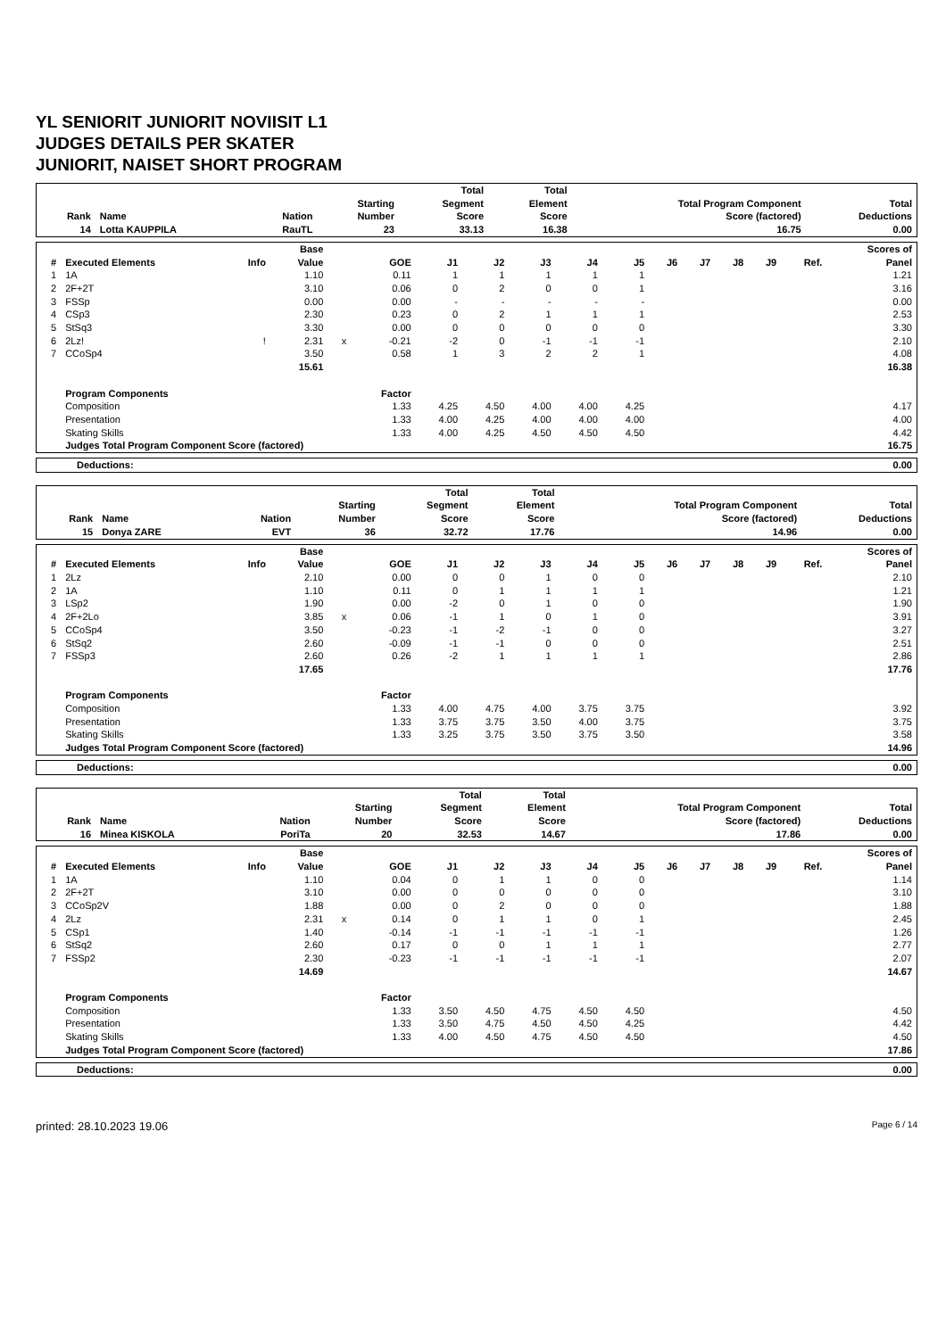YL SENIORIT JUNIORIT NOVIISIT L1
JUDGES DETAILS PER SKATER
JUNIORIT, NAISET SHORT PROGRAM
| Rank | Name | Nation | Starting Number | Total Segment Score | Total Element Score | Total Program Component Score (factored) | Total Deductions |
| --- | --- | --- | --- | --- | --- | --- | --- |
| 14 | Lotta KAUPPILA | RauTL | 23 | 33.13 | 16.38 | 16.75 | 0.00 |
| # | Executed Elements | Info | Base Value | | GOE | J1 | J2 | J3 | J4 | J5 | J6 | J7 | J8 | J9 | Ref. | Scores of Panel |
| --- | --- | --- | --- | --- | --- | --- | --- | --- | --- | --- | --- | --- | --- | --- | --- | --- |
| 1 | 1A | | 1.10 | | 0.11 | 1 | 1 | 1 | 1 | 1 | | | | | | 1.21 |
| 2 | 2F+2T | | 3.10 | | 0.06 | 0 | 2 | 0 | 0 | 1 | | | | | | 3.16 |
| 3 | FSSp | | 0.00 | | 0.00 | - | - | - | - | - | | | | | | 0.00 |
| 4 | CSp3 | | 2.30 | | 0.23 | 0 | 2 | 1 | 1 | 1 | | | | | | 2.53 |
| 5 | StSq3 | | 3.30 | | 0.00 | 0 | 0 | 0 | 0 | 0 | | | | | | 3.30 |
| 6 | 2Lz! | ! | 2.31 | x | -0.21 | -2 | 0 | -1 | -1 | -1 | | | | | | 2.10 |
| 7 | CCoSp4 | | 3.50 | | 0.58 | 1 | 3 | 2 | 2 | 1 | | | | | | 4.08 |
| | | | 15.61 | | | | | | | | | | | | | 16.38 |
| | Program Components | | | | Factor | | | | | | | | | | | |
| | Composition | | | | 1.33 | 4.25 | 4.50 | 4.00 | 4.00 | 4.25 | | | | | | 4.17 |
| | Presentation | | | | 1.33 | 4.00 | 4.25 | 4.00 | 4.00 | 4.00 | | | | | | 4.00 |
| | Skating Skills | | | | 1.33 | 4.00 | 4.25 | 4.50 | 4.50 | 4.50 | | | | | | 4.42 |
| | Judges Total Program Component Score (factored) | | | | | | | | | | | | | | | 16.75 |
| Deductions: | 0.00 |
| Rank | Name | Nation | Starting Number | Total Segment Score | Total Element Score | Total Program Component Score (factored) | Total Deductions |
| --- | --- | --- | --- | --- | --- | --- | --- |
| 15 | Donya ZARE | EVT | 36 | 32.72 | 17.76 | 14.96 | 0.00 |
| # | Executed Elements | Info | Base Value | | GOE | J1 | J2 | J3 | J4 | J5 | J6 | J7 | J8 | J9 | Ref. | Scores of Panel |
| --- | --- | --- | --- | --- | --- | --- | --- | --- | --- | --- | --- | --- | --- | --- | --- | --- |
| 1 | 2Lz | | 2.10 | | 0.00 | 0 | 0 | 1 | 0 | 0 | | | | | | 2.10 |
| 2 | 1A | | 1.10 | | 0.11 | 0 | 1 | 1 | 1 | 1 | | | | | | 1.21 |
| 3 | LSp2 | | 1.90 | | 0.00 | -2 | 0 | 1 | 0 | 0 | | | | | | 1.90 |
| 4 | 2F+2Lo | | 3.85 | x | 0.06 | -1 | 1 | 0 | 1 | 0 | | | | | | 3.91 |
| 5 | CCoSp4 | | 3.50 | | -0.23 | -1 | -2 | -1 | 0 | 0 | | | | | | 3.27 |
| 6 | StSq2 | | 2.60 | | -0.09 | -1 | -1 | 0 | 0 | 0 | | | | | | 2.51 |
| 7 | FSSp3 | | 2.60 | | 0.26 | -2 | 1 | 1 | 1 | 1 | | | | | | 2.86 |
| | | | 17.65 | | | | | | | | | | | | | 17.76 |
| | Program Components | | | | Factor | | | | | | | | | | | |
| | Composition | | | | 1.33 | 4.00 | 4.75 | 4.00 | 3.75 | 3.75 | | | | | | 3.92 |
| | Presentation | | | | 1.33 | 3.75 | 3.75 | 3.50 | 4.00 | 3.75 | | | | | | 3.75 |
| | Skating Skills | | | | 1.33 | 3.25 | 3.75 | 3.50 | 3.75 | 3.50 | | | | | | 3.58 |
| | Judges Total Program Component Score (factored) | | | | | | | | | | | | | | | 14.96 |
| Deductions: | 0.00 |
| Rank | Name | Nation | Starting Number | Total Segment Score | Total Element Score | Total Program Component Score (factored) | Total Deductions |
| --- | --- | --- | --- | --- | --- | --- | --- |
| 16 | Minea KISKOLA | PoriTa | 20 | 32.53 | 14.67 | 17.86 | 0.00 |
| # | Executed Elements | Info | Base Value | | GOE | J1 | J2 | J3 | J4 | J5 | J6 | J7 | J8 | J9 | Ref. | Scores of Panel |
| --- | --- | --- | --- | --- | --- | --- | --- | --- | --- | --- | --- | --- | --- | --- | --- | --- |
| 1 | 1A | | 1.10 | | 0.04 | 0 | 1 | 1 | 0 | 0 | | | | | | 1.14 |
| 2 | 2F+2T | | 3.10 | | 0.00 | 0 | 0 | 0 | 0 | 0 | | | | | | 3.10 |
| 3 | CCoSp2V | | 1.88 | | 0.00 | 0 | 2 | 0 | 0 | 0 | | | | | | 1.88 |
| 4 | 2Lz | | 2.31 | x | 0.14 | 0 | 1 | 1 | 0 | 1 | | | | | | 2.45 |
| 5 | CSp1 | | 1.40 | | -0.14 | -1 | -1 | -1 | -1 | -1 | | | | | | 1.26 |
| 6 | StSq2 | | 2.60 | | 0.17 | 0 | 0 | 1 | 1 | 1 | | | | | | 2.77 |
| 7 | FSSp2 | | 2.30 | | -0.23 | -1 | -1 | -1 | -1 | -1 | | | | | | 2.07 |
| | | | 14.69 | | | | | | | | | | | | | 14.67 |
| | Program Components | | | | Factor | | | | | | | | | | | |
| | Composition | | | | 1.33 | 3.50 | 4.50 | 4.75 | 4.50 | 4.50 | | | | | | 4.50 |
| | Presentation | | | | 1.33 | 3.50 | 4.75 | 4.50 | 4.50 | 4.25 | | | | | | 4.42 |
| | Skating Skills | | | | 1.33 | 4.00 | 4.50 | 4.75 | 4.50 | 4.50 | | | | | | 4.50 |
| | Judges Total Program Component Score (factored) | | | | | | | | | | | | | | | 17.86 |
| Deductions: | 0.00 |
printed: 28.10.2023 19.06 Page 6 / 14